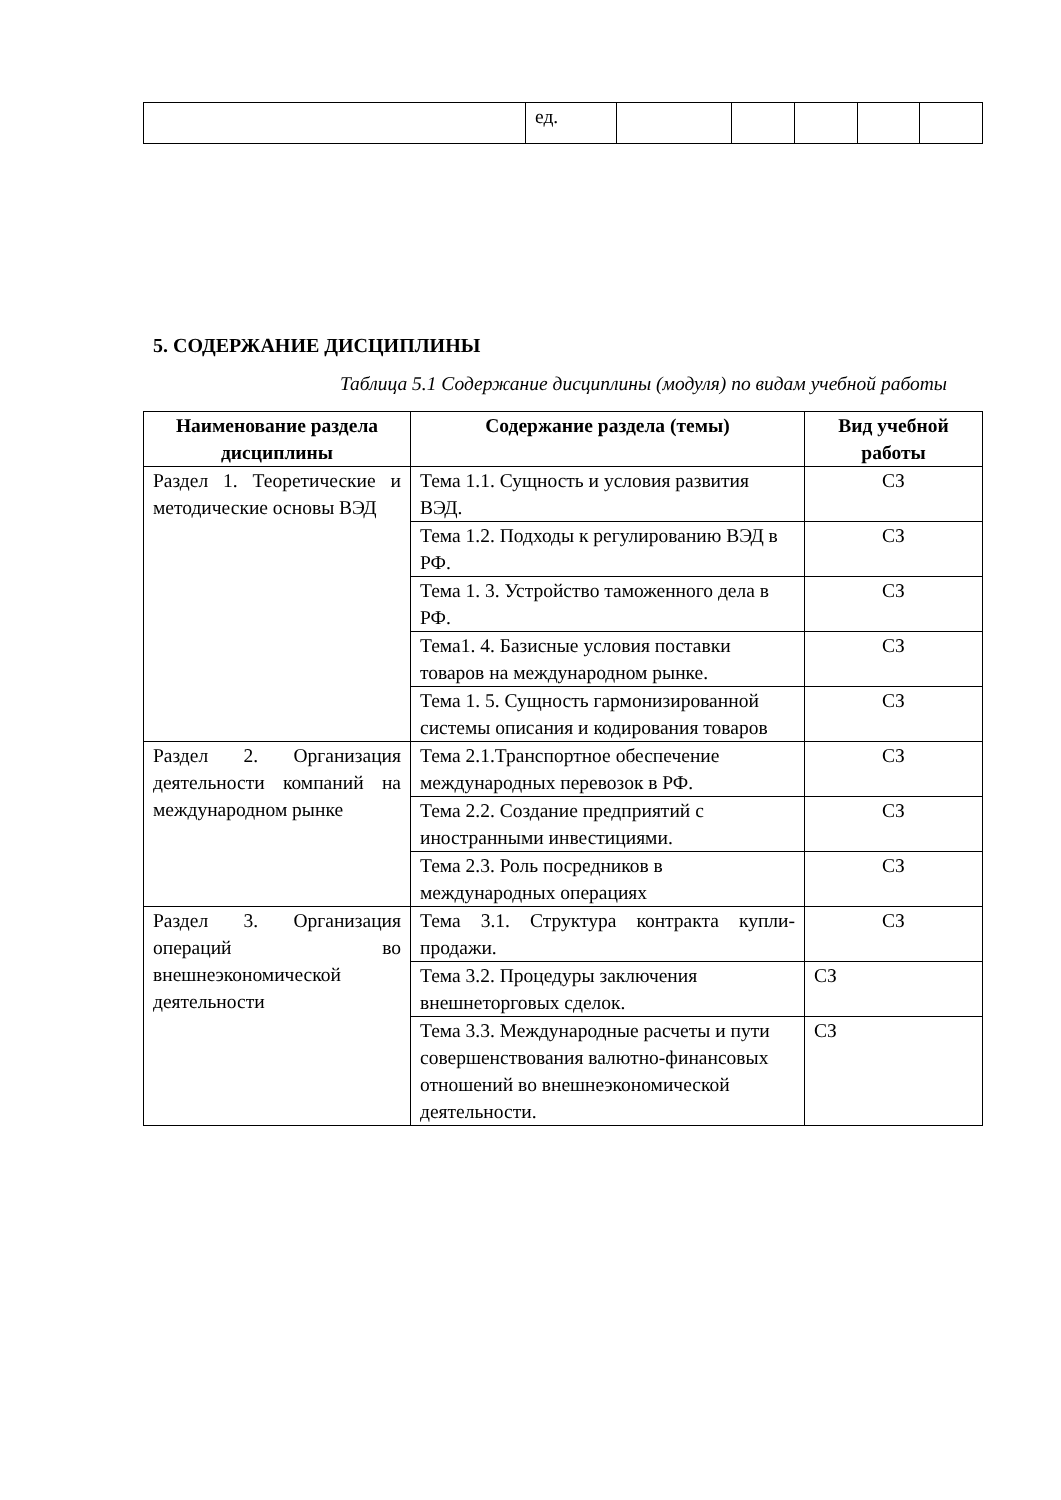| | ед. | | | | | |
5. СОДЕРЖАНИЕ ДИСЦИПЛИНЫ
Таблица 5.1 Содержание дисциплины (модуля) по видам учебной работы
| Наименование раздела дисциплины | Содержание раздела (темы) | Вид учебной работы |
| --- | --- | --- |
| Раздел 1. Теоретические и методические основы ВЭД | Тема 1.1. Сущность и условия развития ВЭД. | СЗ |
| | Тема 1.2. Подходы к регулированию ВЭД в РФ. | СЗ |
| | Тема 1. 3. Устройство таможенного дела в РФ. | СЗ |
| | Тема1. 4. Базисные условия поставки товаров на международном рынке. | СЗ |
| | Тема 1. 5. Сущность гармонизированной системы описания и кодирования товаров | СЗ |
| Раздел 2. Организация деятельности компаний на международном рынке | Тема 2.1.Транспортное обеспечение международных перевозок в РФ. | СЗ |
| | Тема 2.2. Создание предприятий с иностранными инвестициями. | СЗ |
| | Тема 2.3. Роль посредников в международных операциях | СЗ |
| Раздел 3. Организация операций во внешнеэкономической деятельности | Тема 3.1. Структура контракта купли-продажи. | СЗ |
| | Тема 3.2. Процедуры заключения внешнеторговых сделок. | СЗ |
| | Тема 3.3. Международные расчеты и пути совершенствования валютно-финансовых отношений во внешнеэкономической деятельности. | СЗ |